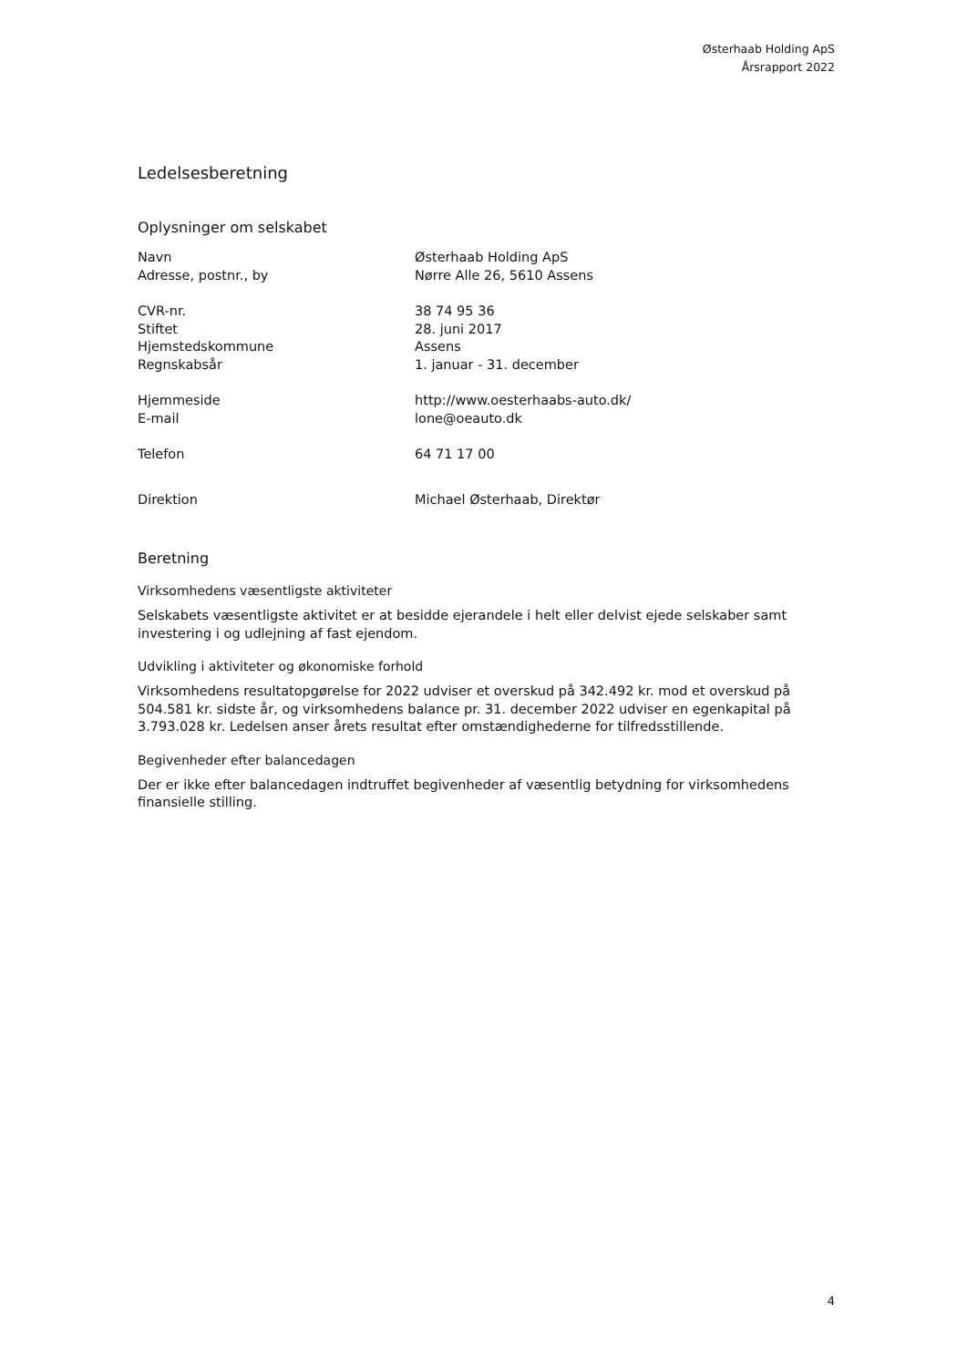Østerhaab Holding ApS
Årsrapport 2022
Ledelsesberetning
Oplysninger om selskabet
| Navn | Østerhaab Holding ApS |
| Adresse, postnr., by | Nørre Alle 26, 5610 Assens |
| CVR-nr. | 38 74 95 36 |
| Stiftet | 28. juni 2017 |
| Hjemstedskommune | Assens |
| Regnskabsår | 1. januar - 31. december |
| Hjemmeside | http://www.oesterhaabs-auto.dk/ |
| E-mail | lone@oeauto.dk |
| Telefon | 64 71 17 00 |
| Direktion | Michael Østerhaab, Direktør |
Beretning
Virksomhedens væsentligste aktiviteter
Selskabets væsentligste aktivitet er at besidde ejerandele i helt eller delvist ejede selskaber samt investering i og udlejning af fast ejendom.
Udvikling i aktiviteter og økonomiske forhold
Virksomhedens resultatopgørelse for 2022 udviser et overskud på 342.492 kr. mod et overskud på 504.581 kr. sidste år, og virksomhedens balance pr. 31. december 2022 udviser en egenkapital på 3.793.028 kr. Ledelsen anser årets resultat efter omstændighederne for tilfredsstillende.
Begivenheder efter balancedagen
Der er ikke efter balancedagen indtruffet begivenheder af væsentlig betydning for virksomhedens finansielle stilling.
4